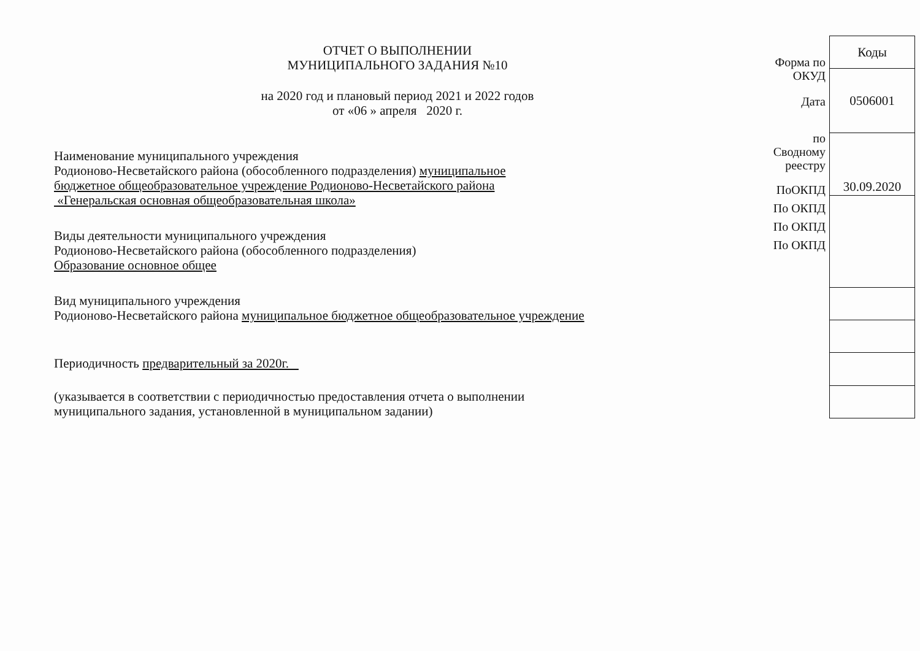ОТЧЕТ О ВЫПОЛНЕНИИ
МУНИЦИПАЛЬНОГО ЗАДАНИЯ №10
на 2020 год и плановый период 2021 и 2022 годов
от «06 » апреля 2020 г.
Наименование муниципального учреждения
Родионово-Несветайского района (обособленного подразделения) муниципальное
бюджетное общеобразовательное учреждение Родионово-Несветайского района
«Генеральская основная общеобразовательная школа»
Виды деятельности муниципального учреждения
Родионово-Несветайского района (обособленного подразделения)
Образование основное общее
Вид муниципального учреждения
Родионово-Несветайского района муниципальное бюджетное общеобразовательное учреждение
Периодичность предварительный за 2020г.
(указывается в соответствии с периодичностью предоставления отчета о выполнении
муниципального задания, установленной в муниципальном задании)
Форма по
ОКУД
Дата
по
Сводному
реестру
ПоОКПД
По ОКПД
По ОКПД
По ОКПД
| Коды |
| 0506001 |
| 30.09.2020 |